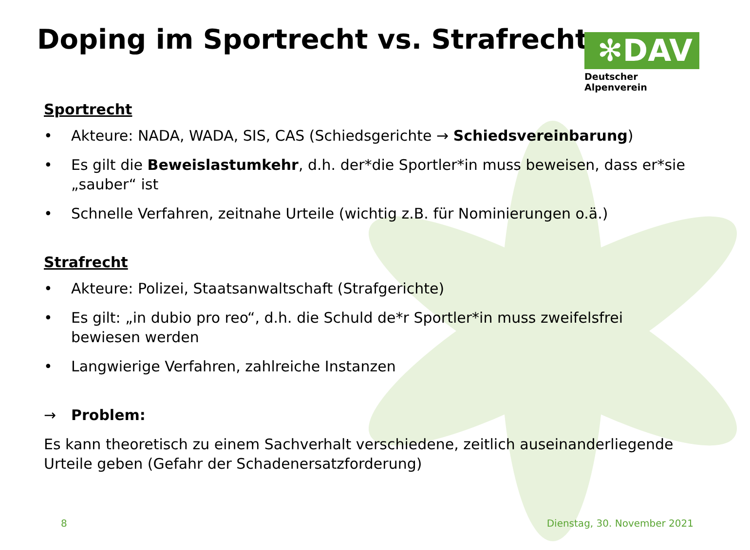Doping im Sportrecht vs. Strafrecht
✻DAV
Deutscher Alpenverein
Sportrecht
• Akteure: NADA, WADA, SIS, CAS (Schiedsgerichte → Schiedsvereinbarung)
• Es gilt die Beweislastumkehr, d.h. der*die Sportler*in muss beweisen, dass er*sie „sauber“ ist
• Schnelle Verfahren, zeitnahe Urteile (wichtig z.B. für Nominierungen o.ä.)
Strafrecht
• Akteure: Polizei, Staatsanwaltschaft (Strafgerichte)
• Es gilt: „in dubio pro reo“, d.h. die Schuld de*r Sportler*in muss zweifelsfrei bewiesen werden
• Langwierige Verfahren, zahlreiche Instanzen
→ Problem:
Es kann theoretisch zu einem Sachverhalt verschiedene, zeitlich auseinanderliegende Urteile geben (Gefahr der Schadenersatzforderung)
8 Dienstag, 30. November 2021